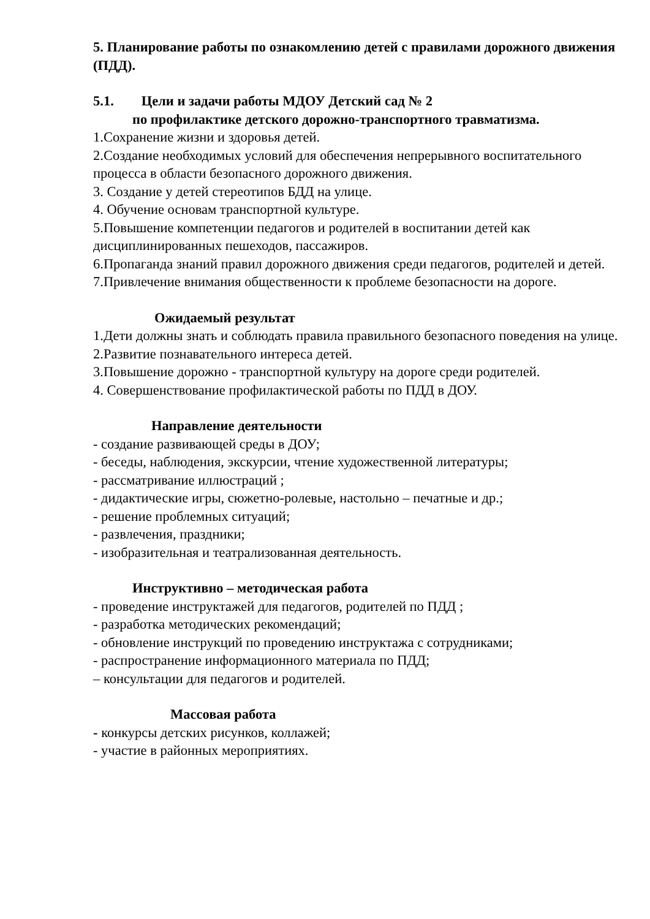5. Планирование работы по ознакомлению детей с правилами дорожного движения (ПДД).
5.1. Цели и задачи работы МДОУ Детский сад № 2
по профилактике детского дорожно-транспортного травматизма.
1.Сохранение жизни и здоровья детей.
2.Создание необходимых условий для обеспечения непрерывного воспитательного процесса в области безопасного дорожного движения.
3. Создание у детей стереотипов БДД на улице.
4. Обучение основам транспортной культуре.
5.Повышение компетенции педагогов и родителей в воспитании детей как дисциплинированных пешеходов, пассажиров.
6.Пропаганда знаний правил дорожного движения среди педагогов, родителей и детей.
7.Привлечение внимания общественности к проблеме безопасности на дороге.
Ожидаемый результат
1.Дети должны знать и соблюдать правила правильного безопасного поведения на улице.
2.Развитие познавательного интереса детей.
3.Повышение дорожно - транспортной культуру на дороге среди родителей.
4. Совершенствование профилактической работы по ПДД в ДОУ.
Направление деятельности
- создание развивающей среды в ДОУ;
- беседы, наблюдения, экскурсии, чтение художественной литературы;
- рассматривание иллюстраций ;
- дидактические игры, сюжетно-ролевые, настольно – печатные и др.;
- решение проблемных ситуаций;
- развлечения, праздники;
- изобразительная и театрализованная деятельность.
Инструктивно – методическая работа
- проведение инструктажей для педагогов, родителей по ПДД ;
- разработка методических рекомендаций;
- обновление инструкций по проведению инструктажа с сотрудниками;
- распространение информационного материала по ПДД;
– консультации для педагогов и родителей.
Массовая работа
- конкурсы детских рисунков, коллажей;
- участие в районных мероприятиях.